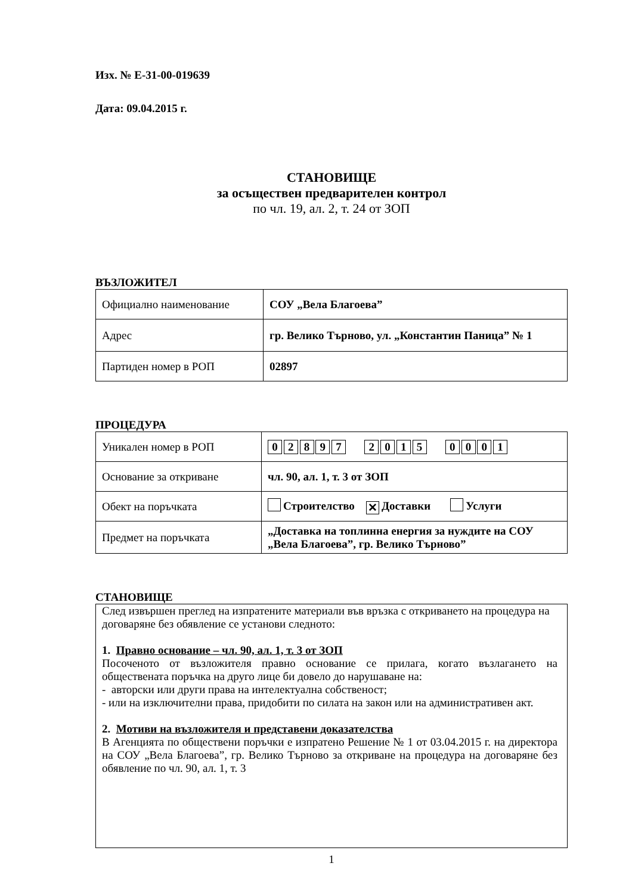Изх. № Е-31-00-019639
Дата: 09.04.2015 г.
СТАНОВИЩЕ
за осъществен предварителен контрол
по чл. 19, ал. 2, т. 24 от ЗОП
ВЪЗЛОЖИТЕЛ
| Официално наименование | СОУ „Вела Благоева” |
| Адрес | гр. Велико Търново, ул. „Константин Паница” № 1 |
| Партиден номер в РОП | 02897 |
ПРОЦЕДУРА
| Уникален номер в РОП | 0 2 8 9 7 2 0 1 5 0 0 0 1 |
| Основание за откриване | чл. 90, ал. 1, т. 3 от ЗОП |
| Обект на поръчката | Строителство ✕ Доставки Услуги |
| Предмет на поръчката | „Доставка на топлинна енергия за нуждите на СОУ „Вела Благоева”, гр. Велико Търново” |
СТАНОВИЩЕ
След извършен преглед на изпратените материали във връзка с откриването на процедура на договаряне без обявление се установи следното:
1. Правно основание – чл. 90, ал. 1, т. 3 от ЗОП
Посоченото от възложителя правно основание се прилага, когато възлагането на обществената поръчка на друго лице би довело до нарушаване на:
- авторски или други права на интелектуална собственост;
- или на изключителни права, придобити по силата на закон или на административен акт.
2. Мотиви на възложителя и представени доказателства
В Агенцията по обществени поръчки е изпратено Решение № 1 от 03.04.2015 г. на директора на СОУ „Вела Благоева”, гр. Велико Търново за откриване на процедура на договаряне без обявление по чл. 90, ал. 1, т. 3
1